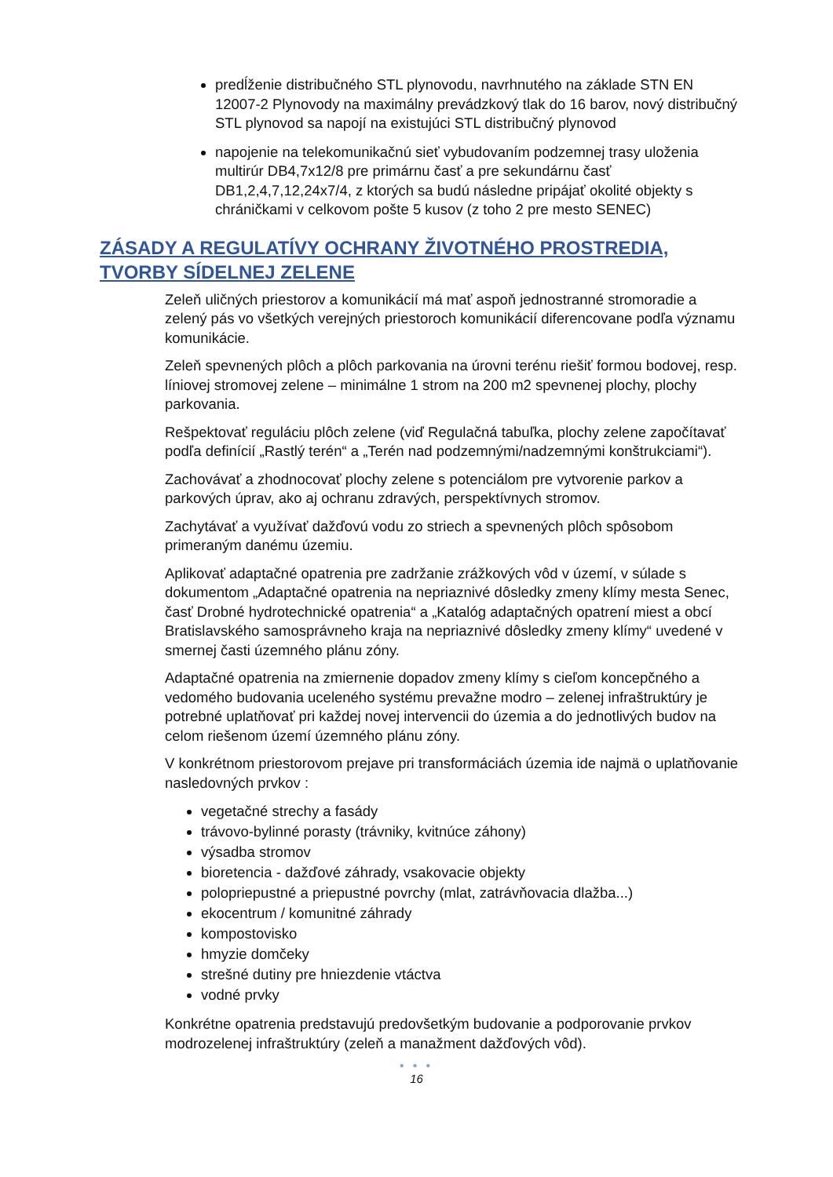predĺženie distribučného STL plynovodu, navrhnutého na základe STN EN 12007-2 Plynovody na maximálny prevádzkový tlak do 16 barov, nový distribučný STL plynovod sa napojí na existujúci STL distribučný plynovod
napojenie na telekomunikačnú sieť vybudovaním podzemnej trasy uloženia multirúr DB4,7x12/8 pre primárnu časť a pre sekundárnu časť DB1,2,4,7,12,24x7/4, z ktorých sa budú následne pripájať okolité objekty s chráničkami v celkovom pošte 5 kusov (z toho 2 pre mesto SENEC)
ZÁSADY A REGULATÍVY OCHRANY ŽIVOTNÉHO PROSTREDIA, TVORBY SÍDELNEJ ZELENE
Zeleň uličných priestorov a komunikácií má mať aspoň jednostranné stromoradie a zelený pás vo všetkých verejných priestoroch komunikácií diferencovane podľa významu komunikácie.
Zeleň spevnených plôch a plôch parkovania na úrovni terénu riešiť formou bodovej, resp. líniovej stromovej zelene – minimálne 1 strom na 200 m2 spevnenej plochy, plochy parkovania.
Rešpektovať reguláciu plôch zelene (viď Regulačná tabuľka, plochy zelene započítavať podľa definícií „Rastlý terén“ a „Terén nad podzemnými/nadzemnými konštrukciami“).
Zachovávať a zhodnocovať plochy zelene s potenciálom pre vytvorenie parkov a parkových úprav, ako aj ochranu zdravých, perspektívnych stromov.
Zachytávať a využívať dažďovú vodu zo striech a spevnených plôch spôsobom primeraným danému územiu.
Aplikovať adaptačné opatrenia pre zadržanie zrážkových vôd v území, v súlade s dokumentom „Adaptačné opatrenia na nepriaznivé dôsledky zmeny klímy mesta Senec, časť Drobné hydrotechnické opatrenia“ a „Katalóg adaptačných opatrení miest a obcí Bratislavského samosprávneho kraja na nepriaznivé dôsledky zmeny klímy“ uvedené v smernej časti územného plánu zóny.
Adaptačné opatrenia na zmiernenie dopadov zmeny klímy s cieľom koncepčného a vedomého budovania uceleného systému prevažne modro – zelenej infraštruktúry je potrebné uplatňovať pri každej novej intervencii do územia a do jednotlivých budov na celom riešenom území územného plánu zóny.
V konkrétnom priestorovom prejave pri transformáciách územia ide najmä o uplatňovanie nasledovných prvkov :
vegetačné strechy a fasády
trávovo-bylinné porasty (trávniky, kvitnúce záhony)
výsadba stromov
bioretencia - dažďové záhrady, vsakovacie objekty
polopriepustné a priepustné povrchy (mlat, zatrávňovacia dlažba...)
ekocentrum / komunitné záhrady
kompostovisko
hmyzie domčeky
strešné dutiny pre hniezdenie vtáctva
vodné prvky
Konkrétne opatrenia predstavujú predovšetkým budovanie a podporovanie prvkov modrozelenej infraštruktúry (zeleň a manažment dažďových vôd).
● ● ●
16